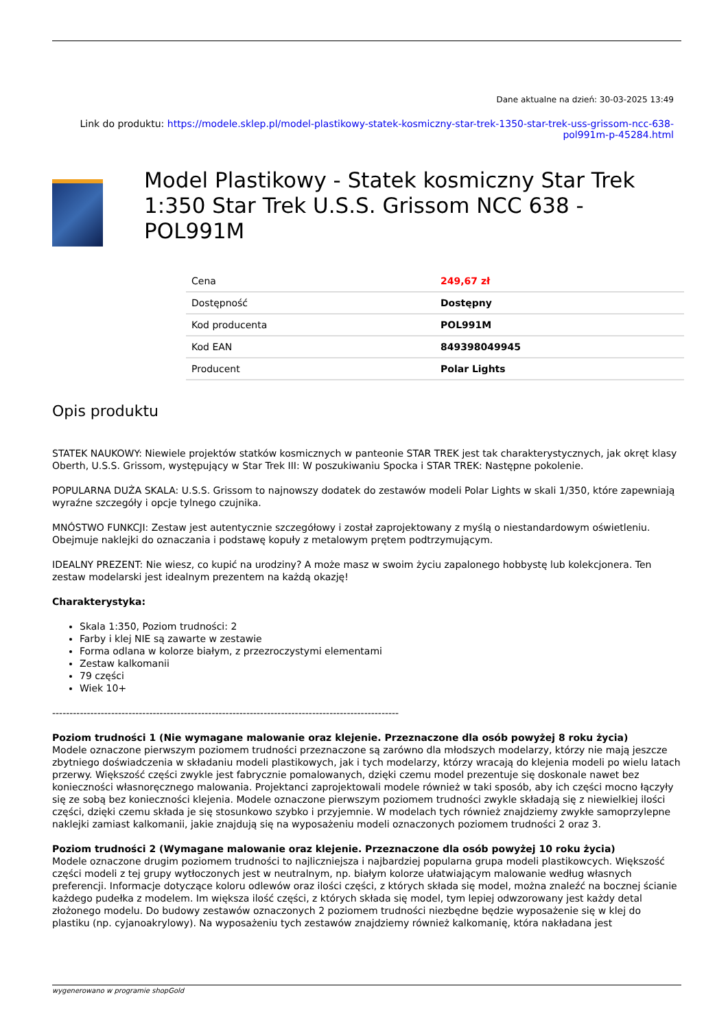Dane aktualne na dzień: 30-03-2025 13:49
Link do produktu: https://modele.sklep.pl/model-plastikowy-statek-kosmiczny-star-trek-1350-star-trek-uss-grissom-ncc-638-pol991m-p-45284.html
Model Plastikowy - Statek kosmiczny Star Trek 1:350 Star Trek U.S.S. Grissom NCC 638 - POL991M
| Cena | 249,67 zł |
| Dostępność | Dostępny |
| Kod producenta | POL991M |
| Kod EAN | 849398049945 |
| Producent | Polar Lights |
Opis produktu
STATEK NAUKOWY: Niewiele projektów statków kosmicznych w panteonie STAR TREK jest tak charakterystycznych, jak okręt klasy Oberth, U.S.S. Grissom, występujący w Star Trek III: W poszukiwaniu Spocka i STAR TREK: Następne pokolenie.
POPULARNA DUŻA SKALA: U.S.S. Grissom to najnowszy dodatek do zestawów modeli Polar Lights w skali 1/350, które zapewniają wyraźne szczegóły i opcje tylnego czujnika.
MNÓSTWO FUNKCJI: Zestaw jest autentycznie szczegółowy i został zaprojektowany z myślą o niestandardowym oświetleniu. Obejmuje naklejki do oznaczania i podstawę kopuły z metalowym prętem podtrzymującym.
IDEALNY PREZENT: Nie wiesz, co kupić na urodziny? A może masz w swoim życiu zapalonego hobbystę lub kolekcjonera. Ten zestaw modelarski jest idealnym prezentem na każdą okazję!
Charakterystyka:
Skala 1:350, Poziom trudności: 2
Farby i klej NIE są zawarte w zestawie
Forma odlana w kolorze białym, z przezroczystymi elementami
Zestaw kalkomanii
79 części
Wiek 10+
----------------------------------------------------------------------------------------------------
Poziom trudności 1 (Nie wymagane malowanie oraz klejenie. Przeznaczone dla osób powyżej 8 roku życia)
Modele oznaczone pierwszym poziomem trudności przeznaczone są zarówno dla młodszych modelarzy, którzy nie mają jeszcze zbytniego doświadczenia w składaniu modeli plastikowych, jak i tych modelarzy, którzy wracają do klejenia modeli po wielu latach przerwy. Większość części zwykle jest fabrycznie pomalowanych, dzięki czemu model prezentuje się doskonale nawet bez konieczności własnoręcznego malowania. Projektanci zaprojektowali modele również w taki sposób, aby ich części mocno łączyły się ze sobą bez konieczności klejenia. Modele oznaczone pierwszym poziomem trudności zwykle składają się z niewielkiej ilości części, dzięki czemu składa je się stosunkowo szybko i przyjemnie. W modelach tych również znajdziemy zwykłe samoprzylepne naklejki zamiast kalkomanii, jakie znajdują się na wyposażeniu modeli oznaczonych poziomem trudności 2 oraz 3.
Poziom trudności 2 (Wymagane malowanie oraz klejenie. Przeznaczone dla osób powyżej 10 roku życia)
Modele oznaczone drugim poziomem trudności to najliczniejsza i najbardziej popularna grupa modeli plastikowcych. Większość części modeli z tej grupy wytłoczonych jest w neutralnym, np. białym kolorze ułatwiającym malowanie według własnych preferencji. Informacje dotyczące koloru odlewów oraz ilości części, z których składa się model, można znaleźć na bocznej ścianie każdego pudełka z modelem. Im większa ilość części, z których składa się model, tym lepiej odwzorowany jest każdy detal złożonego modelu. Do budowy zestawów oznaczonych 2 poziomem trudności niezbędne będzie wyposażenie się w klej do plastiku (np. cyjanoakrylowy). Na wyposażeniu tych zestawów znajdziemy również kalkomanię, która nakładana jest
wygenerowano w programie shopGold